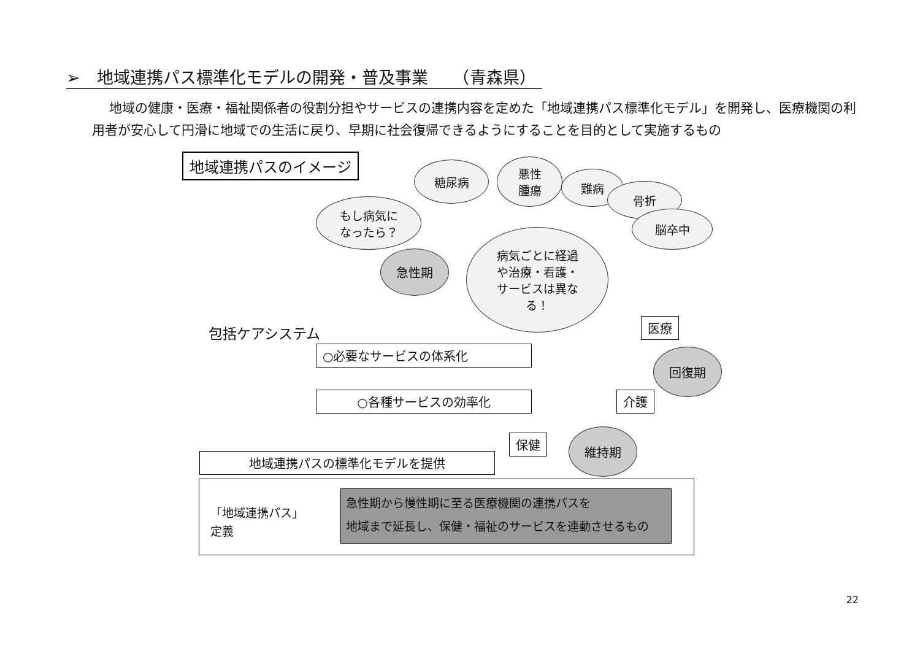➢　地域連携パス標準化モデルの開発・普及事業　　（青森県）
地域の健康・医療・福祉関係者の役割分担やサービスの連携内容を定めた「地域連携パス標準化モデル」を開発し、医療機関の利用者が安心して円滑に地域での生活に戻り、早期に社会復帰できるようにすることを目的として実施するもの
地域連携パスのイメージ
もし病気に
なったら？
糖尿病
悪性
腫瘍
難病
骨折
脳卒中
急性期
病気ごとに経過
や治療・看護・
サービスは異な
る！
包括ケアシステム
○必要なサービスの体系化
○各種サービスの効率化
医療
回復期
介護
保健 維持期
地域連携パスの標準化モデルを提供
「地域連携パス」
定義
急性期から慢性期に至る医療機関の連携パスを
地域まで延長し、保健・福祉のサービスを連動させるもの
22